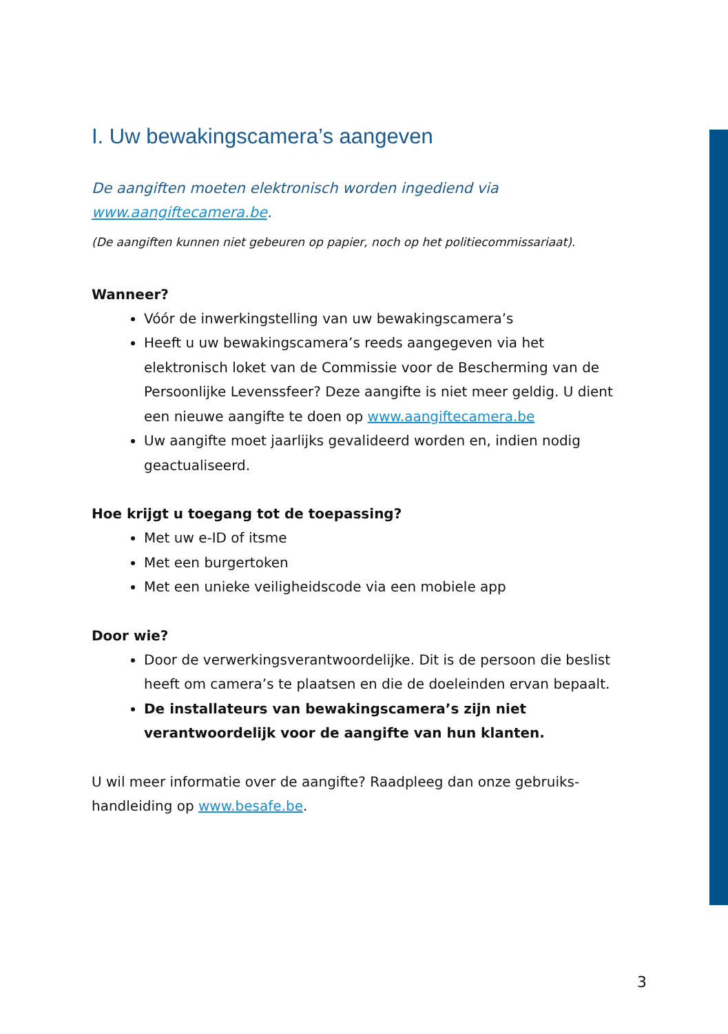I. Uw bewakingscamera’s aangeven
De aangiften moeten elektronisch worden ingediend via
www.aangiftecamera.be.
(De aangiften kunnen niet gebeuren op papier, noch op het politiecommissariaat).
Wanneer?
Vóór de inwerkingstelling van uw bewakingscamera’s
Heeft u uw bewakingscamera’s reeds aangegeven via het elektronisch loket van de Commissie voor de Bescherming van de Persoonlijke Levenssfeer? Deze aangifte is niet meer geldig. U dient een nieuwe aangifte te doen op www.aangiftecamera.be
Uw aangifte moet jaarlijks gevalideerd worden en, indien nodig geactualiseerd.
Hoe krijgt u toegang tot de toepassing?
Met uw e-ID of itsme
Met een burgertoken
Met een unieke veiligheidscode via een mobiele app
Door wie?
Door de verwerkingsverantwoordelijke. Dit is de persoon die beslist heeft om camera’s te plaatsen en die de doeleinden ervan bepaalt.
De installateurs van bewakingscamera’s zijn niet verantwoordelijk voor de aangifte van hun klanten.
U wil meer informatie over de aangifte? Raadpleeg dan onze gebruiks-handleiding op www.besafe.be.
3